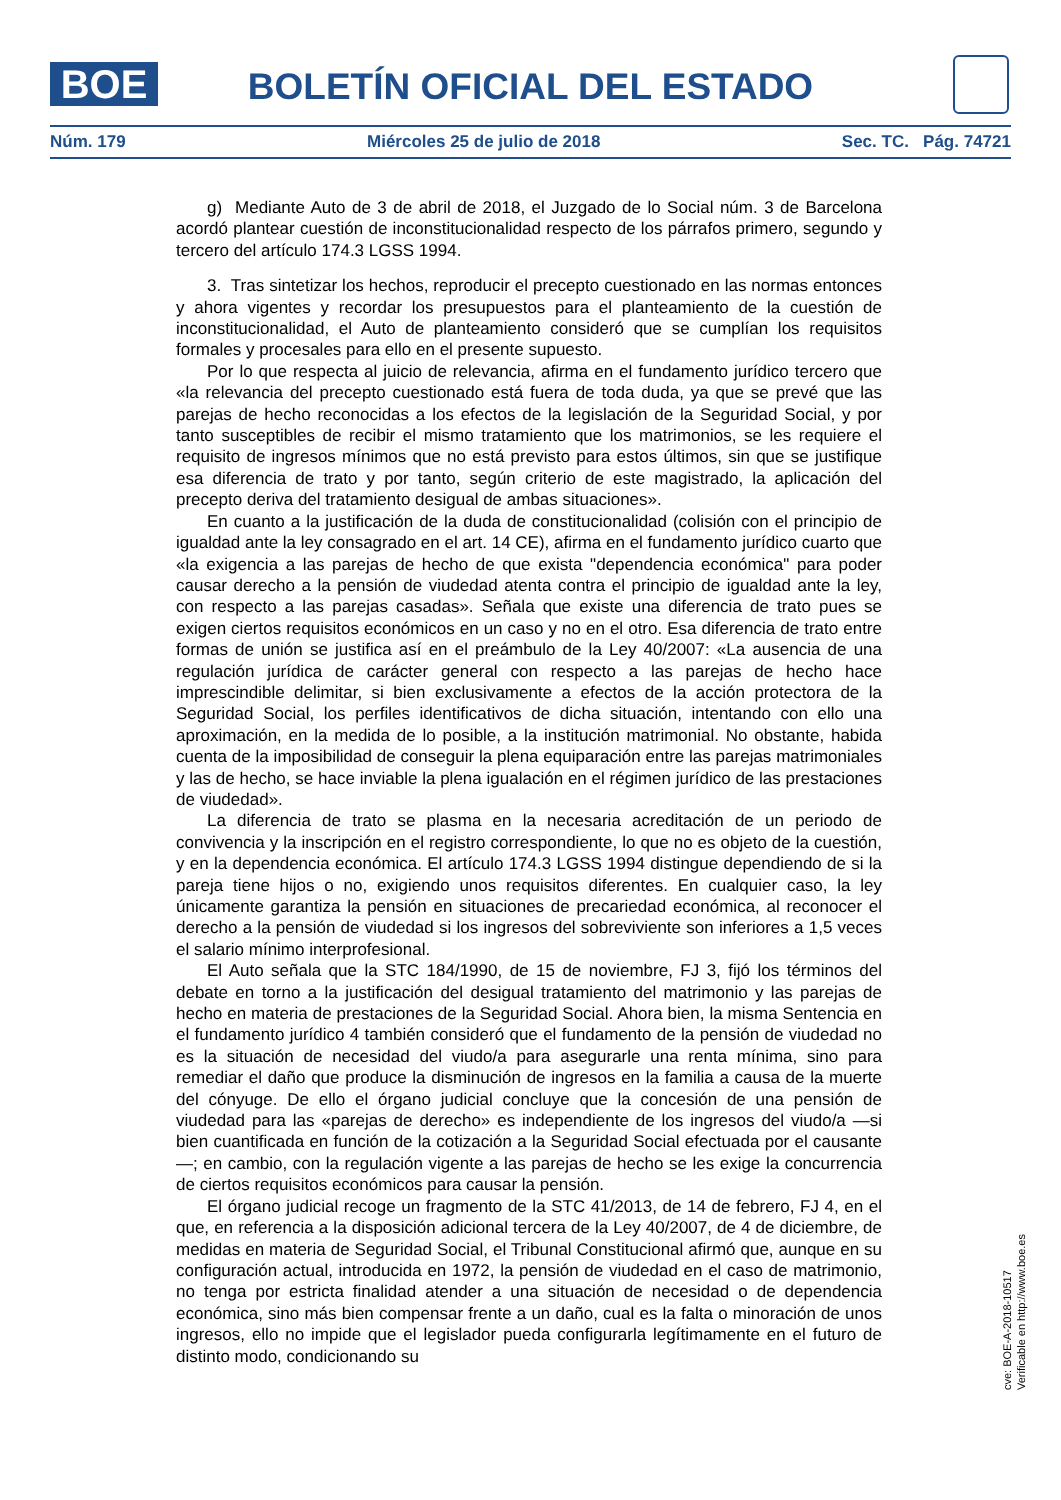BOE
BOLETÍN OFICIAL DEL ESTADO
Núm. 179 Miércoles 25 de julio de 2018 Sec. TC. Pág. 74721
g) Mediante Auto de 3 de abril de 2018, el Juzgado de lo Social núm. 3 de Barcelona acordó plantear cuestión de inconstitucionalidad respecto de los párrafos primero, segundo y tercero del artículo 174.3 LGSS 1994.
3. Tras sintetizar los hechos, reproducir el precepto cuestionado en las normas entonces y ahora vigentes y recordar los presupuestos para el planteamiento de la cuestión de inconstitucionalidad, el Auto de planteamiento consideró que se cumplían los requisitos formales y procesales para ello en el presente supuesto.
Por lo que respecta al juicio de relevancia, afirma en el fundamento jurídico tercero que «la relevancia del precepto cuestionado está fuera de toda duda, ya que se prevé que las parejas de hecho reconocidas a los efectos de la legislación de la Seguridad Social, y por tanto susceptibles de recibir el mismo tratamiento que los matrimonios, se les requiere el requisito de ingresos mínimos que no está previsto para estos últimos, sin que se justifique esa diferencia de trato y por tanto, según criterio de este magistrado, la aplicación del precepto deriva del tratamiento desigual de ambas situaciones».
En cuanto a la justificación de la duda de constitucionalidad (colisión con el principio de igualdad ante la ley consagrado en el art. 14 CE), afirma en el fundamento jurídico cuarto que «la exigencia a las parejas de hecho de que exista "dependencia económica" para poder causar derecho a la pensión de viudedad atenta contra el principio de igualdad ante la ley, con respecto a las parejas casadas». Señala que existe una diferencia de trato pues se exigen ciertos requisitos económicos en un caso y no en el otro. Esa diferencia de trato entre formas de unión se justifica así en el preámbulo de la Ley 40/2007: «La ausencia de una regulación jurídica de carácter general con respecto a las parejas de hecho hace imprescindible delimitar, si bien exclusivamente a efectos de la acción protectora de la Seguridad Social, los perfiles identificativos de dicha situación, intentando con ello una aproximación, en la medida de lo posible, a la institución matrimonial. No obstante, habida cuenta de la imposibilidad de conseguir la plena equiparación entre las parejas matrimoniales y las de hecho, se hace inviable la plena igualación en el régimen jurídico de las prestaciones de viudedad».
La diferencia de trato se plasma en la necesaria acreditación de un periodo de convivencia y la inscripción en el registro correspondiente, lo que no es objeto de la cuestión, y en la dependencia económica. El artículo 174.3 LGSS 1994 distingue dependiendo de si la pareja tiene hijos o no, exigiendo unos requisitos diferentes. En cualquier caso, la ley únicamente garantiza la pensión en situaciones de precariedad económica, al reconocer el derecho a la pensión de viudedad si los ingresos del sobreviviente son inferiores a 1,5 veces el salario mínimo interprofesional.
El Auto señala que la STC 184/1990, de 15 de noviembre, FJ 3, fijó los términos del debate en torno a la justificación del desigual tratamiento del matrimonio y las parejas de hecho en materia de prestaciones de la Seguridad Social. Ahora bien, la misma Sentencia en el fundamento jurídico 4 también consideró que el fundamento de la pensión de viudedad no es la situación de necesidad del viudo/a para asegurarle una renta mínima, sino para remediar el daño que produce la disminución de ingresos en la familia a causa de la muerte del cónyuge. De ello el órgano judicial concluye que la concesión de una pensión de viudedad para las «parejas de derecho» es independiente de los ingresos del viudo/a —si bien cuantificada en función de la cotización a la Seguridad Social efectuada por el causante—; en cambio, con la regulación vigente a las parejas de hecho se les exige la concurrencia de ciertos requisitos económicos para causar la pensión.
El órgano judicial recoge un fragmento de la STC 41/2013, de 14 de febrero, FJ 4, en el que, en referencia a la disposición adicional tercera de la Ley 40/2007, de 4 de diciembre, de medidas en materia de Seguridad Social, el Tribunal Constitucional afirmó que, aunque en su configuración actual, introducida en 1972, la pensión de viudedad en el caso de matrimonio, no tenga por estricta finalidad atender a una situación de necesidad o de dependencia económica, sino más bien compensar frente a un daño, cual es la falta o minoración de unos ingresos, ello no impide que el legislador pueda configurarla legítimamente en el futuro de distinto modo, condicionando su
cve: BOE-A-2018-10517
Verificable en http://www.boe.es